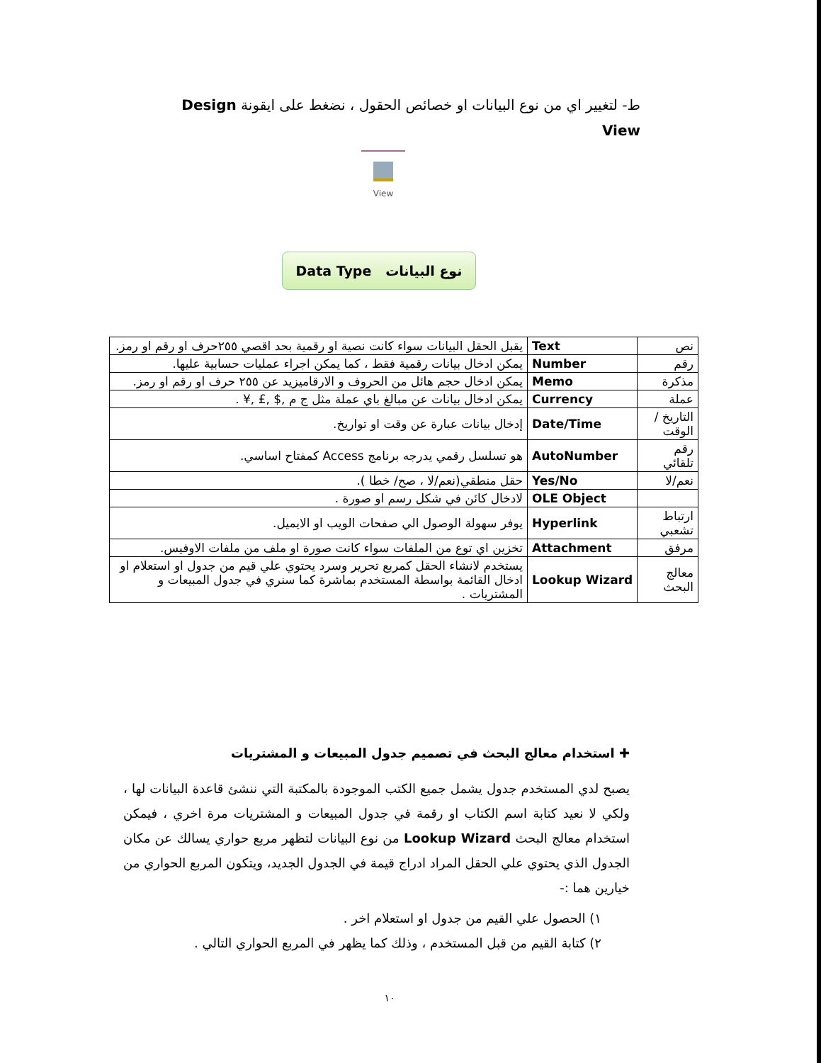ط- لتغيير اي من نوع البيانات او خصائص الحقول ، نضغط على ايقونة Design View
View
نوع البيانات Data Type
| نص | Text | يقبل الحقل البيانات سواء كانت نصية او رقمية بحد اقصي ٢٥٥حرف او رقم او رمز. |
| رقم | Number | يمكن ادخال بيانات رقمية فقط ، كما يمكن اجراء عمليات حسابية عليها. |
| مذكرة | Memo | يمكن ادخال حجم هائل من الحروف و الارقاميزيد عن ٢٥٥ حرف او رقم او رمز. |
| عملة | Currency | يمكن ادخال بيانات عن مبالغ باي عملة مثل ج م ,$ ,£ ,¥ . |
| التاريخ / الوقت | Date/Time | إدخال بيانات عبارة عن وقت او تواريخ. |
| رقم تلقائي | AutoNumber | هو تسلسل رقمي يدرجه برنامج Access كمفتاح اساسي. |
| نعم/لا | Yes/No | حقل منطقي(نعم/لا ، صح/ خطا ). |
| | OLE Object | لادخال كائن في شكل رسم او صورة . |
| ارتباط تشعبي | Hyperlink | يوفر سهولة الوصول الي صفحات الويب او الايميل. |
| مرفق | Attachment | تخزين اي توع من الملفات سواء كانت صورة او ملف من ملفات الاوفيس. |
| معالج البحث | Lookup Wizard | يستخدم لانشاء الحقل كمربع تحرير وسرد يحتوي علي قيم من جدول او استعلام او ادخال القائمة بواسطة المستخدم بماشرة كما سنري في جدول المبيعات و المشتريات . |
✚ استخدام معالج البحث في تصميم جدول المبيعات و المشتريات
يصبح لدي المستخدم جدول يشمل جميع الكتب الموجودة بالمكتبة التي ننشئ قاعدة البيانات لها ، ولكي لا نعيد كتابة اسم الكتاب او رقمة في جدول المبيعات و المشتريات مرة اخري ، فيمكن استخدام معالج البحث Lookup Wizard من نوع البيانات لتظهر مربع حواري يسالك عن مكان الجدول الذي يحتوي علي الحقل المراد ادراج قيمة في الجدول الجديد، ويتكون المربع الحواري من خيارين هما :-
١) الحصول علي القيم من جدول او استعلام اخر .
٢) كتابة القيم من قبل المستخدم ، وذلك كما يظهر في المربع الحواري التالي .
١٠